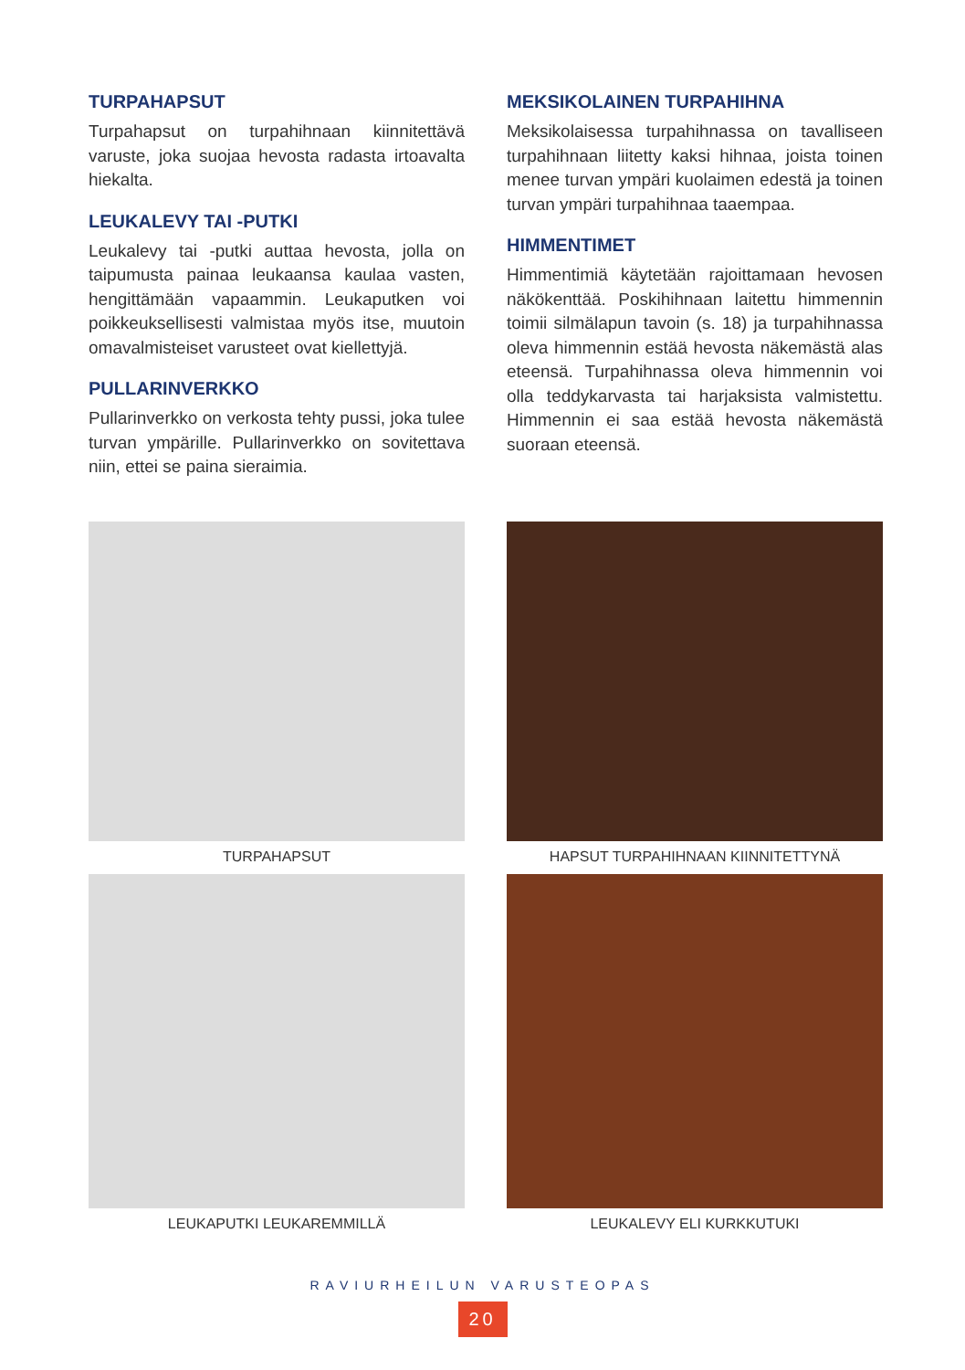TURPAHAPSUT
Turpahapsut on turpahihnaan kiinnitettävä varuste, joka suojaa hevosta radasta irtoavalta hiekalta.
LEUKALEVY TAI -PUTKI
Leukalevy tai -putki auttaa hevosta, jolla on taipumusta painaa leukaansa kaulaa vasten, hengittämään vapaammin. Leukaputken voi poikkeuksellisesti valmistaa myös itse, muutoin omavalmisteiset varusteet ovat kiellettyjä.
PULLARINVERKKO
Pullarinverkko on verkosta tehty pussi, joka tulee turvan ympärille. Pullarinverkko on sovitettava niin, ettei se paina sieraimia.
MEKSIKOLAINEN TURPAHIHNA
Meksikolaisessa turpahihnassa on tavalliseen turpahihnaan liitetty kaksi hihnaa, joista toinen menee turvan ympäri kuolaimen edestä ja toinen turvan ympäri turpahihnaa taaempaa.
HIMMENTIMET
Himmentimiä käytetään rajoittamaan hevosen näkökenttää. Poskihihnaan laitettu himmennin toimii silmälapun tavoin (s. 18) ja turpahihnassa oleva himmennin estää hevosta näkemästä alas eteensä. Turpahihnassa oleva himmennin voi olla teddykarvasta tai harjaksista valmistettu. Himmennin ei saa estää hevosta näkemästä suoraan eteensä.
TURPAHAPSUT
HAPSUT TURPAHIHNAAN KIINNITETTYNÄ
LEUKAPUTKI LEUKAREMMILLÄ
LEUKALEVY ELI KURKKUTUKI
RAVIURHEILUN VARUSTEOPAS
20